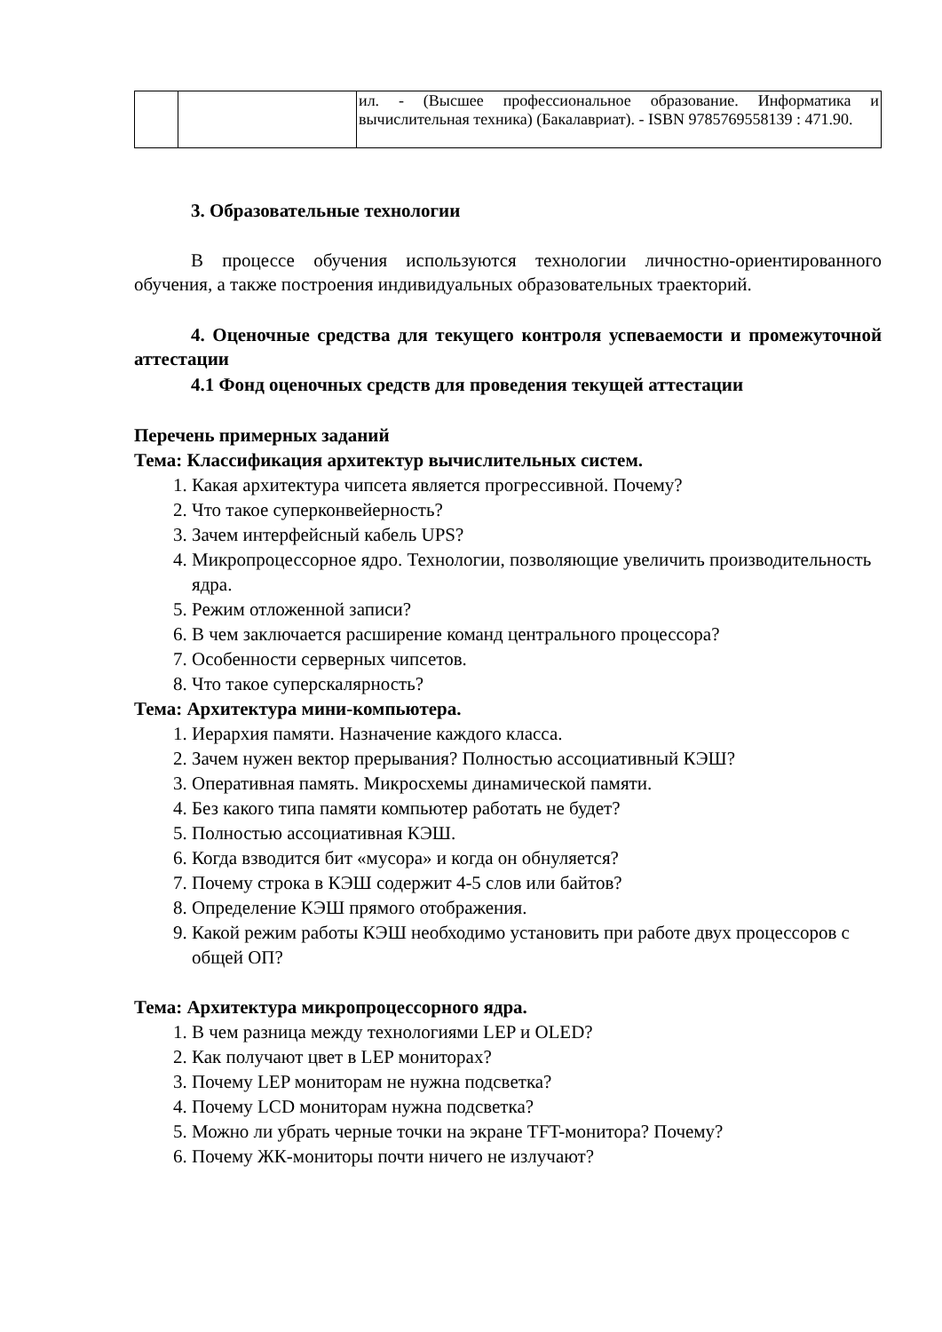| | | ил. - (Высшее профессиональное образование. Информатика и вычислительная техника) (Бакалавриат). - ISBN 9785769558139 : 471.90. |
3. Образовательные технологии
В процессе обучения используются технологии личностно-ориентированного обучения, а также построения индивидуальных образовательных траекторий.
4. Оценочные средства для текущего контроля успеваемости и промежуточной аттестации
4.1 Фонд оценочных средств для проведения текущей аттестации
Перечень примерных заданий
Тема: Классификация архитектур вычислительных систем.
1. Какая архитектура чипсета является прогрессивной. Почему?
2. Что такое суперконвейерность?
3. Зачем интерфейсный кабель UPS?
4. Микропроцессорное ядро. Технологии, позволяющие увеличить производительность ядра.
5. Режим отложенной записи?
6. В чем заключается расширение команд центрального процессора?
7. Особенности серверных чипсетов.
8. Что такое суперскалярность?
Тема: Архитектура мини-компьютера.
1. Иерархия памяти. Назначение каждого класса.
2. Зачем нужен вектор прерывания? Полностью ассоциативный КЭШ?
3. Оперативная память. Микросхемы динамической памяти.
4. Без какого типа памяти компьютер работать не будет?
5. Полностью ассоциативная КЭШ.
6. Когда взводится бит «мусора» и когда он обнуляется?
7. Почему строка в КЭШ содержит 4-5 слов или байтов?
8. Определение КЭШ прямого отображения.
9. Какой режим работы КЭШ необходимо установить при работе двух процессоров с общей ОП?
Тема: Архитектура микропроцессорного ядра.
1. В чем разница между технологиями LEP и OLED?
2. Как получают цвет в LEP мониторах?
3. Почему LEP мониторам не нужна подсветка?
4. Почему LCD мониторам нужна подсветка?
5. Можно ли убрать черные точки на экране TFT-монитора? Почему?
6. Почему ЖК-мониторы почти ничего не излучают?